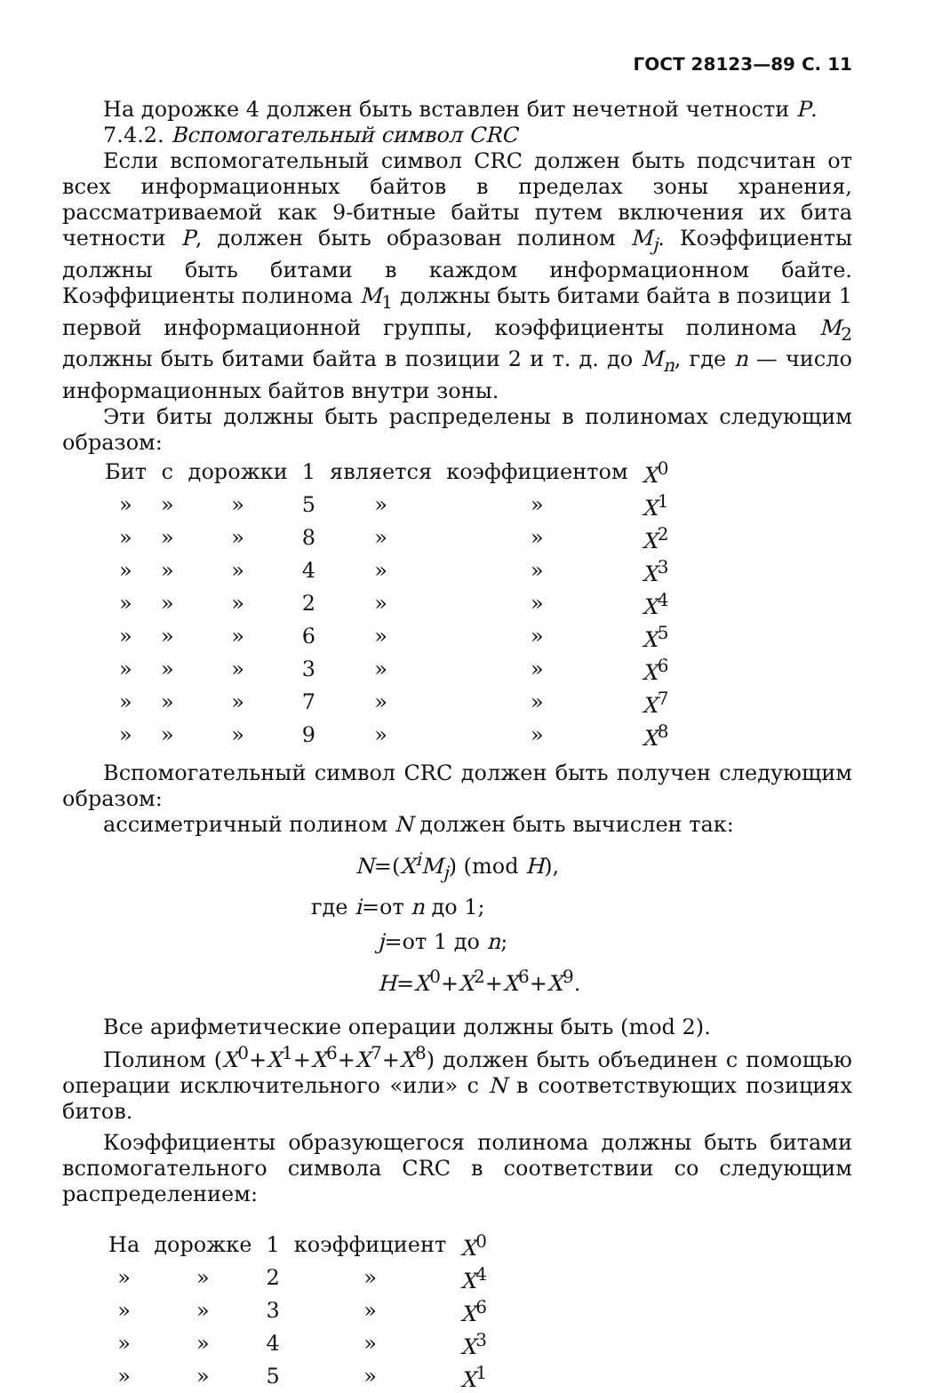ГОСТ 28123—89 С. 11
На дорожке 4 должен быть вставлен бит нечетной четности P.
7.4.2. Вспомогательный символ CRC
Если вспомогательный символ CRC должен быть подсчитан от всех информационных байтов в пределах зоны хранения, рассматриваемой как 9-битные байты путем включения их бита четности P, должен быть образован полином M<sub>j</sub>. Коэффициенты должны быть битами в каждом информационном байте. Коэффициенты полинома M<sub>1</sub> должны быть битами байта в позиции 1 первой информационной группы, коэффициенты полинома M<sub>2</sub> должны быть битами байта в позиции 2 и т. д. до M<sub>n</sub>, где n — число информационных байтов внутри зоны.
Эти биты должны быть распределены в полиномах следующим образом:
| Бит | с | дорожки | 1 | является | коэффициентом | X<sup>0</sup> |
| » | » | » | 5 | » | » | X<sup>1</sup> |
| » | » | » | 8 | » | » | X<sup>2</sup> |
| » | » | » | 4 | » | » | X<sup>3</sup> |
| » | » | » | 2 | » | » | X<sup>4</sup> |
| » | » | » | 6 | » | » | X<sup>5</sup> |
| » | » | » | 3 | » | » | X<sup>6</sup> |
| » | » | » | 7 | » | » | X<sup>7</sup> |
| » | » | » | 9 | » | » | X<sup>8</sup> |
Вспомогательный символ CRC должен быть получен следующим образом:
ассиметричный полином N должен быть вычислен так:
N=(X<sup>i</sup>M<sub>j</sub>) (mod H),
где i=от n до 1;
j=от 1 до n;
H=X<sup>0</sup>+X<sup>2</sup>+X<sup>6</sup>+X<sup>9</sup>.
Все арифметические операции должны быть (mod 2).
Полином (X<sup>0</sup>+X<sup>1</sup>+X<sup>6</sup>+X<sup>7</sup>+X<sup>8</sup>) должен быть объединен с помощью операции исключительного «или» с N в соответствующих позициях битов.
Коэффициенты образующегося полинома должны быть битами вспомогательного символа CRC в соответствии со следующим распределением:
| На | дорожке | 1 | коэффициент | X<sup>0</sup> |
| » | » | 2 | » | X<sup>4</sup> |
| » | » | 3 | » | X<sup>6</sup> |
| » | » | 4 | » | X<sup>3</sup> |
| » | » | 5 | » | X<sup>1</sup> |